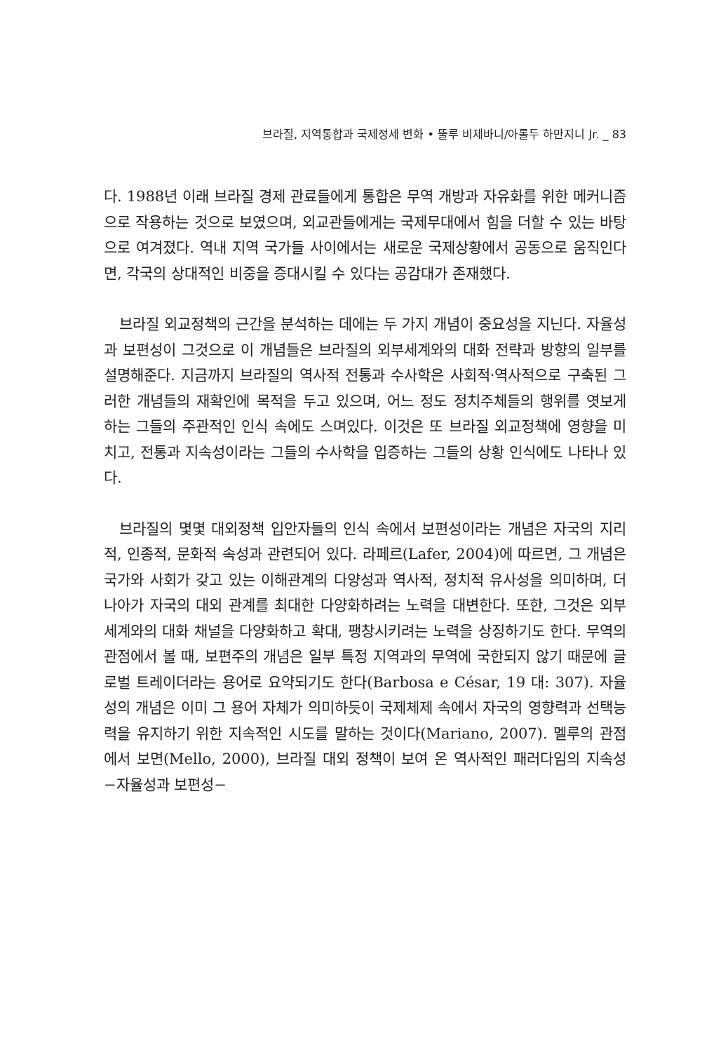브라질, 지역통합과 국제정세 변화 • 뚤루 비제바니/아롤두 하만지니 Jr. _ 83
다. 1988년 이래 브라질 경제 관료들에게 통합은 무역 개방과 자유화를 위한 메커니즘으로 작용하는 것으로 보였으며, 외교관들에게는 국제무대에서 힘을 더할 수 있는 바탕으로 여겨졌다. 역내 지역 국가들 사이에서는 새로운 국제상황에서 공동으로 움직인다면, 각국의 상대적인 비중을 증대시킬 수 있다는 공감대가 존재했다.
브라질 외교정책의 근간을 분석하는 데에는 두 가지 개념이 중요성을 지닌다. 자율성과 보편성이 그것으로 이 개념들은 브라질의 외부세계와의 대화 전략과 방향의 일부를 설명해준다. 지금까지 브라질의 역사적 전통과 수사학은 사회적·역사적으로 구축된 그러한 개념들의 재확인에 목적을 두고 있으며, 어느 정도 정치주체들의 행위를 엿보게 하는 그들의 주관적인 인식 속에도 스며있다. 이것은 또 브라질 외교정책에 영향을 미치고, 전통과 지속성이라는 그들의 수사학을 입증하는 그들의 상황 인식에도 나타나 있다.
브라질의 몇몇 대외정책 입안자들의 인식 속에서 보편성이라는 개념은 자국의 지리적, 인종적, 문화적 속성과 관련되어 있다. 라페르(Lafer, 2004)에 따르면, 그 개념은 국가와 사회가 갖고 있는 이해관계의 다양성과 역사적, 정치적 유사성을 의미하며, 더 나아가 자국의 대외 관계를 최대한 다양화하려는 노력을 대변한다. 또한, 그것은 외부세계와의 대화 채널을 다양화하고 확대, 팽창시키려는 노력을 상징하기도 한다. 무역의 관점에서 볼 때, 보편주의 개념은 일부 특정 지역과의 무역에 국한되지 않기 때문에 글로벌 트레이더라는 용어로 요약되기도 한다(Barbosa e César, 19 대: 307). 자율성의 개념은 이미 그 용어 자체가 의미하듯이 국제체제 속에서 자국의 영향력과 선택능력을 유지하기 위한 지속적인 시도를 말하는 것이다(Mariano, 2007). 멜루의 관점에서 보면(Mello, 2000), 브라질 대외 정책이 보여 온 역사적인 패러다임의 지속성 −자율성과 보편성−